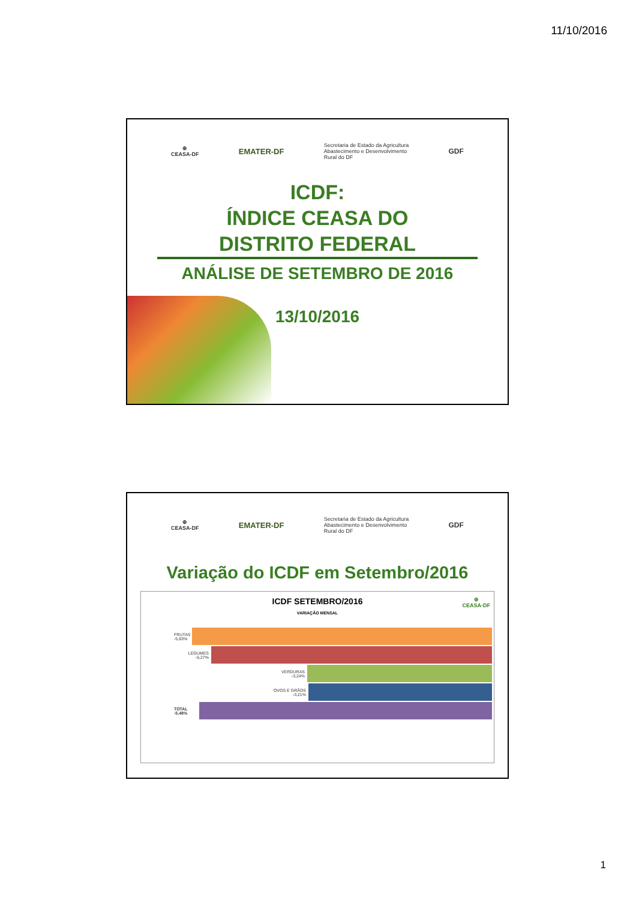11/10/2016
⊕
CEASA-DF
EMATER-DF
Secretaria de Estado da Agricultura
Abastecimento e Desenvolvimento
Rural do DF
GDF
ICDF:
ÍNDICE CEASA DO
DISTRITO FEDERAL
ANÁLISE DE SETEMBRO DE 2016
13/10/2016
⊕
CEASA-DF
EMATER-DF
Secretaria de Estado da Agricultura
Abastecimento e Desenvolvimento
Rural do DF
GDF
Variação do ICDF em Setembro/2016
ICDF SETEMBRO/2016
⊕
CEASA-DF
VARIAÇÃO MENSAL
FRUTAS
-5,63%
LEGUMES
-5,27%
VERDURAS
-3,24%
OVOS E GRÃOS
-3,21%
TOTAL
-5,48%
1